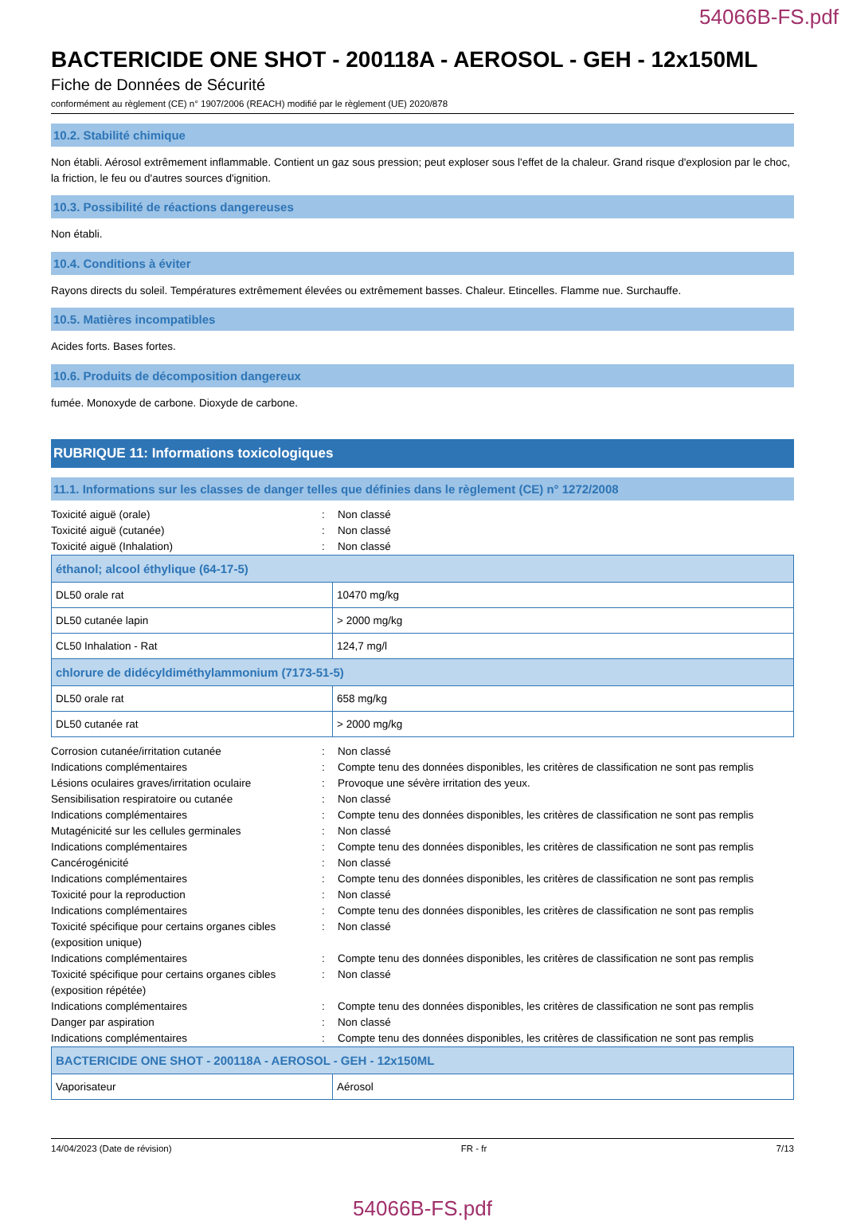54066B-FS.pdf
BACTERICIDE ONE SHOT - 200118A - AEROSOL - GEH - 12x150ML
Fiche de Données de Sécurité
conformément au règlement (CE) n° 1907/2006 (REACH) modifié par le règlement (UE) 2020/878
10.2. Stabilité chimique
Non établi. Aérosol extrêmement inflammable. Contient un gaz sous pression; peut exploser sous l'effet de la chaleur. Grand risque d'explosion par le choc, la friction, le feu ou d'autres sources d'ignition.
10.3. Possibilité de réactions dangereuses
Non établi.
10.4. Conditions à éviter
Rayons directs du soleil. Températures extrêmement élevées ou extrêmement basses. Chaleur. Etincelles. Flamme nue. Surchauffe.
10.5. Matières incompatibles
Acides forts. Bases fortes.
10.6. Produits de décomposition dangereux
fumée. Monoxyde de carbone. Dioxyde de carbone.
RUBRIQUE 11: Informations toxicologiques
11.1. Informations sur les classes de danger telles que définies dans le règlement (CE) n° 1272/2008
Toxicité aiguë (orale)
:
Non classé
Toxicité aiguë (cutanée)
:
Non classé
Toxicité aiguë (Inhalation)
:
Non classé
| éthanol; alcool éthylique (64-17-5) | |
| --- | --- |
| DL50 orale rat | 10470 mg/kg |
| DL50 cutanée lapin | > 2000 mg/kg |
| CL50 Inhalation - Rat | 124,7 mg/l |
| chlorure de didécyldiméthylammonium (7173-51-5) | |
| DL50 orale rat | 658 mg/kg |
| DL50 cutanée rat | > 2000 mg/kg |
Corrosion cutanée/irritation cutanée
:
Non classé
Indications complémentaires
:
Compte tenu des données disponibles, les critères de classification ne sont pas remplis
Lésions oculaires graves/irritation oculaire
:
Provoque une sévère irritation des yeux.
Sensibilisation respiratoire ou cutanée
:
Non classé
Indications complémentaires
:
Compte tenu des données disponibles, les critères de classification ne sont pas remplis
Mutagénicité sur les cellules germinales
:
Non classé
Indications complémentaires
:
Compte tenu des données disponibles, les critères de classification ne sont pas remplis
Cancérogénicité
:
Non classé
Indications complémentaires
:
Compte tenu des données disponibles, les critères de classification ne sont pas remplis
Toxicité pour la reproduction
:
Non classé
Indications complémentaires
:
Compte tenu des données disponibles, les critères de classification ne sont pas remplis
Toxicité spécifique pour certains organes cibles (exposition unique)
:
Non classé
Indications complémentaires
:
Compte tenu des données disponibles, les critères de classification ne sont pas remplis
Toxicité spécifique pour certains organes cibles (exposition répétée)
:
Non classé
Indications complémentaires
:
Compte tenu des données disponibles, les critères de classification ne sont pas remplis
Danger par aspiration
:
Non classé
Indications complémentaires
:
Compte tenu des données disponibles, les critères de classification ne sont pas remplis
| BACTERICIDE ONE SHOT - 200118A - AEROSOL - GEH - 12x150ML | |
| --- | --- |
| Vaporisateur | Aérosol |
14/04/2023 (Date de révision) FR - fr 7/13
54066B-FS.pdf